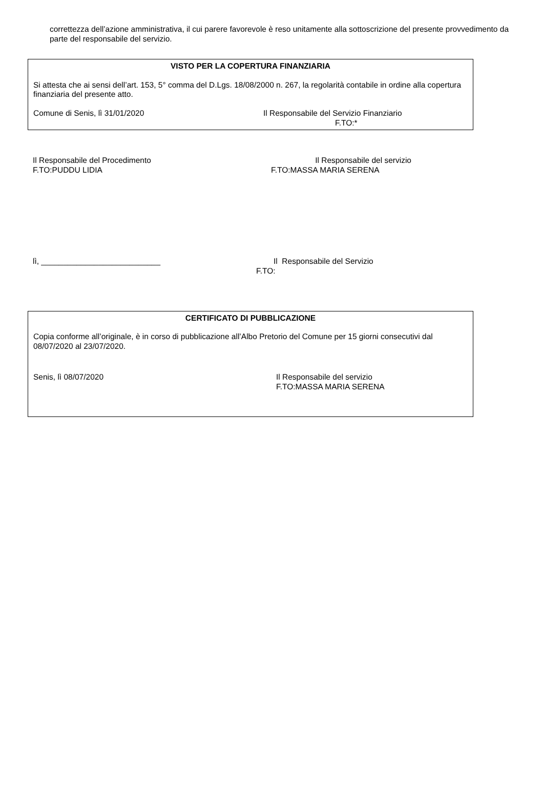correttezza dell’azione amministrativa, il cui parere favorevole è reso unitamente alla sottoscrizione del presente provvedimento da parte del responsabile del servizio.
VISTO PER LA COPERTURA FINANZIARIA
Si attesta che ai sensi dell’art. 153, 5° comma del D.Lgs. 18/08/2000 n. 267, la regolarità contabile in ordine alla copertura finanziaria del presente atto.
Comune di Senis, lì 31/01/2020 Il Responsabile del Servizio Finanziario
F.TO:*
Il Responsabile del Procedimento
F.TO:PUDDU LIDIA
Il Responsabile del servizio
F.TO:MASSA MARIA SERENA
lì, ___________________________
Il Responsabile del Servizio
F.TO:
CERTIFICATO DI PUBBLICAZIONE
Copia conforme all’originale, è in corso di pubblicazione all’Albo Pretorio del Comune per 15 giorni consecutivi dal 08/07/2020 al 23/07/2020.
Senis, lì 08/07/2020 Il Responsabile del servizio
F.TO:MASSA MARIA SERENA